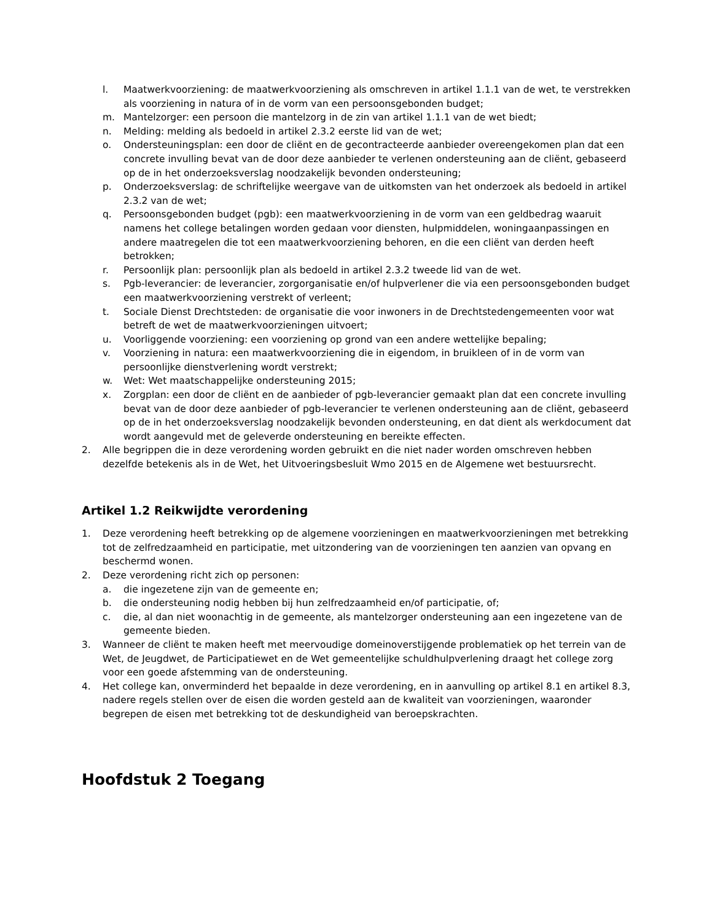l. Maatwerkvoorziening: de maatwerkvoorziening als omschreven in artikel 1.1.1 van de wet, te verstrekken als voorziening in natura of in de vorm van een persoonsgebonden budget;
m. Mantelzorger: een persoon die mantelzorg in de zin van artikel 1.1.1 van de wet biedt;
n. Melding: melding als bedoeld in artikel 2.3.2 eerste lid van de wet;
o. Ondersteuningsplan: een door de cliënt en de gecontracteerde aanbieder overeengekomen plan dat een concrete invulling bevat van de door deze aanbieder te verlenen ondersteuning aan de cliënt, gebaseerd op de in het onderzoeksverslag noodzakelijk bevonden ondersteuning;
p. Onderzoeksverslag: de schriftelijke weergave van de uitkomsten van het onderzoek als bedoeld in artikel 2.3.2 van de wet;
q. Persoonsgebonden budget (pgb): een maatwerkvoorziening in de vorm van een geldbedrag waaruit namens het college betalingen worden gedaan voor diensten, hulpmiddelen, woningaanpassingen en andere maatregelen die tot een maatwerkvoorziening behoren, en die een cliënt van derden heeft betrokken;
r. Persoonlijk plan: persoonlijk plan als bedoeld in artikel 2.3.2 tweede lid van de wet.
s. Pgb-leverancier: de leverancier, zorgorganisatie en/of hulpverlener die via een persoonsgebonden budget een maatwerkvoorziening verstrekt of verleent;
t. Sociale Dienst Drechtsteden: de organisatie die voor inwoners in de Drechtstedengemeenten voor wat betreft de wet de maatwerkvoorzieningen uitvoert;
u. Voorliggende voorziening: een voorziening op grond van een andere wettelijke bepaling;
v. Voorziening in natura: een maatwerkvoorziening die in eigendom, in bruikleen of in de vorm van persoonlijke dienstverlening wordt verstrekt;
w. Wet: Wet maatschappelijke ondersteuning 2015;
x. Zorgplan: een door de cliënt en de aanbieder of pgb-leverancier gemaakt plan dat een concrete invulling bevat van de door deze aanbieder of pgb-leverancier te verlenen ondersteuning aan de cliënt, gebaseerd op de in het onderzoeksverslag noodzakelijk bevonden ondersteuning, en dat dient als werkdocument dat wordt aangevuld met de geleverde ondersteuning en bereikte effecten.
2. Alle begrippen die in deze verordening worden gebruikt en die niet nader worden omschreven hebben dezelfde betekenis als in de Wet, het Uitvoeringsbesluit Wmo 2015 en de Algemene wet bestuursrecht.
Artikel 1.2 Reikwijdte verordening
1. Deze verordening heeft betrekking op de algemene voorzieningen en maatwerkvoorzieningen met betrekking tot de zelfredzaamheid en participatie, met uitzondering van de voorzieningen ten aanzien van opvang en beschermd wonen.
2. Deze verordening richt zich op personen:
a. die ingezetene zijn van de gemeente en;
b. die ondersteuning nodig hebben bij hun zelfredzaamheid en/of participatie, of;
c. die, al dan niet woonachtig in de gemeente, als mantelzorger ondersteuning aan een ingezetene van de gemeente bieden.
3. Wanneer de cliënt te maken heeft met meervoudige domeinoverstijgende problematiek op het terrein van de Wet, de Jeugdwet, de Participatiewet en de Wet gemeentelijke schuldhulpverlening draagt het college zorg voor een goede afstemming van de ondersteuning.
4. Het college kan, onverminderd het bepaalde in deze verordening, en in aanvulling op artikel 8.1 en artikel 8.3, nadere regels stellen over de eisen die worden gesteld aan de kwaliteit van voorzieningen, waaronder begrepen de eisen met betrekking tot de deskundigheid van beroepskrachten.
Hoofdstuk 2 Toegang